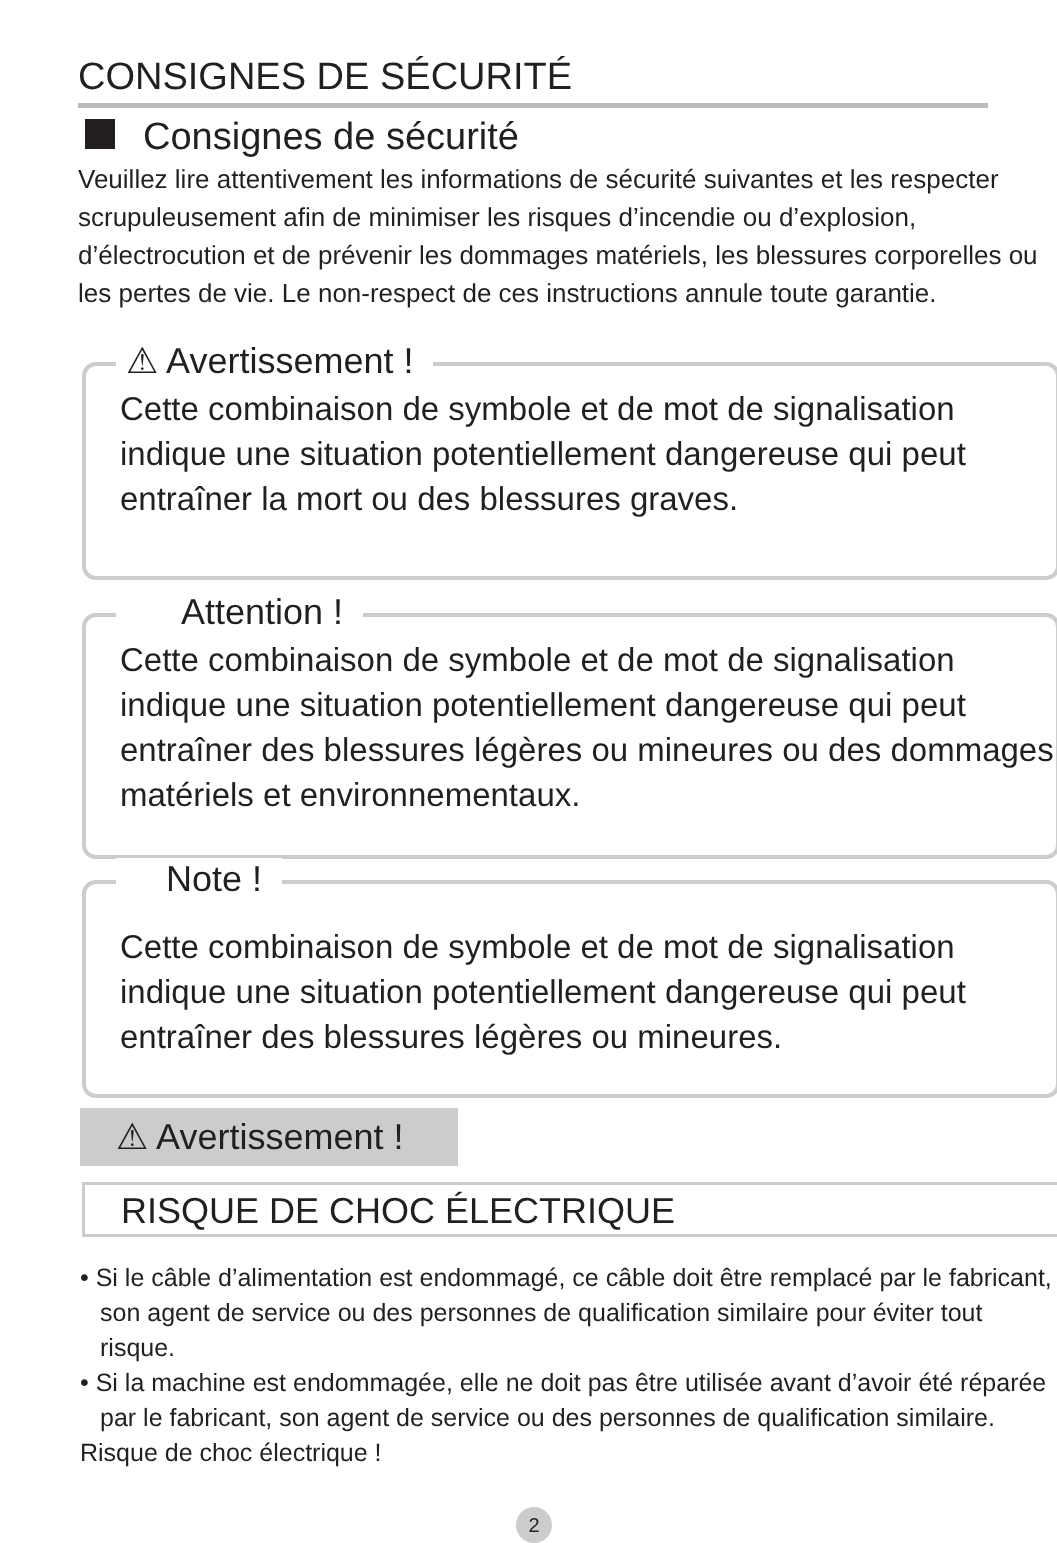CONSIGNES DE SÉCURITÉ
Consignes de sécurité
Veuillez lire attentivement les informations de sécurité suivantes et les respecter scrupuleusement afin de minimiser les risques d’incendie ou d’explosion, d’électrocution et de prévenir les dommages matériels, les blessures corporelles ou les pertes de vie. Le non-respect de ces instructions annule toute garantie.
⚠ Avertissement !
Cette combinaison de symbole et de mot de signalisation indique une situation potentiellement dangereuse qui peut entraîner la mort ou des blessures graves.
Attention !
Cette combinaison de symbole et de mot de signalisation indique une situation potentiellement dangereuse qui peut entraîner des blessures légères ou mineures ou des dommages matériels et environnementaux.
Note !
Cette combinaison de symbole et de mot de signalisation indique une situation potentiellement dangereuse qui peut entraîner des blessures légères ou mineures.
⚠ Avertissement !
RISQUE DE CHOC ÉLECTRIQUE
• Si le câble d’alimentation est endommagé, ce câble doit être remplacé par le fabricant, son agent de service ou des personnes de qualification similaire pour éviter tout risque.
• Si la machine est endommagée, elle ne doit pas être utilisée avant d’avoir été réparée par le fabricant, son agent de service ou des personnes de qualification similaire.
Risque de choc électrique !
2